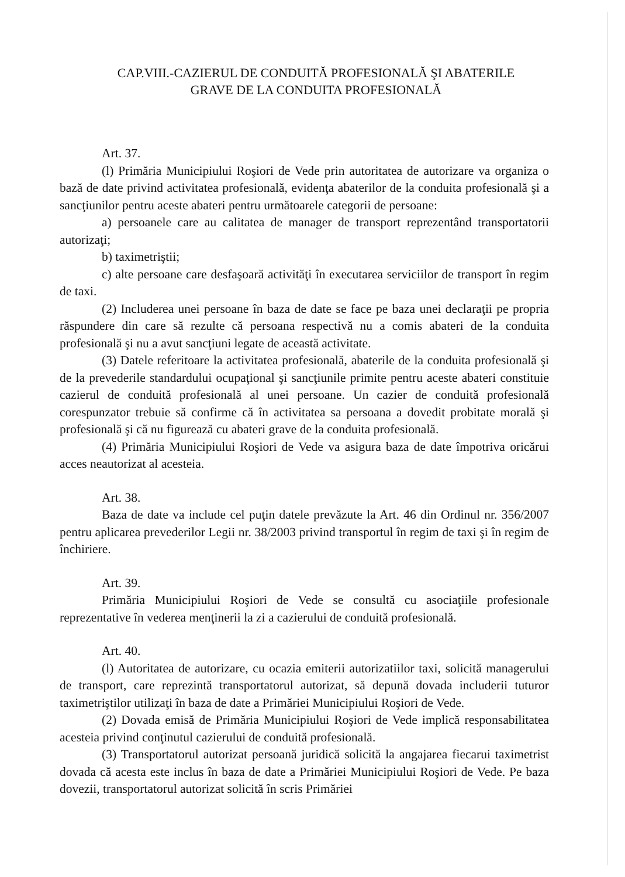CAP.VIII.-CAZIERUL DE CONDUITĂ PROFESIONALĂ ŞI ABATERILE
GRAVE DE LA CONDUITA PROFESIONALĂ
Art. 37.
(l) Primăria Municipiului Roşiori de Vede prin autoritatea de autorizare va organiza o bază de date privind activitatea profesională, evidenţa abaterilor de la conduita profesională şi a sancţiunilor pentru aceste abateri pentru următoarele categorii de persoane:
a) persoanele care au calitatea de manager de transport reprezentând transportatorii autorizaţi;
b) taximetriştii;
c) alte persoane care desfaşoară activităţi în executarea serviciilor de transport în regim de taxi.
(2) Includerea unei persoane în baza de date se face pe baza unei declaraţii pe propria răspundere din care să rezulte că persoana respectivă nu a comis abateri de la conduita profesională şi nu a avut sancţiuni legate de această activitate.
(3) Datele referitoare la activitatea profesională, abaterile de la conduita profesională şi de la prevederile standardului ocupaţional şi sancţiunile primite pentru aceste abateri constituie cazierul de conduită profesională al unei persoane. Un cazier de conduită profesională corespunzator trebuie să confirme că în activitatea sa persoana a dovedit probitate morală şi profesională şi că nu figurează cu abateri grave de la conduita profesională.
(4) Primăria Municipiului Roşiori de Vede va asigura baza de date împotriva oricărui acces neautorizat al acesteia.
Art. 38.
Baza de date va include cel puţin datele prevăzute la Art. 46 din Ordinul nr. 356/2007 pentru aplicarea prevederilor Legii nr. 38/2003 privind transportul în regim de taxi şi în regim de închiriere.
Art. 39.
Primăria Municipiului Roşiori de Vede se consultă cu asociaţiile profesionale reprezentative în vederea menţinerii la zi a cazierului de conduită profesională.
Art. 40.
(l) Autoritatea de autorizare, cu ocazia emiterii autorizatiilor taxi, solicită managerului de transport, care reprezintă transportatorul autorizat, să depună dovada includerii tuturor taximetriştilor utilizaţi în baza de date a Primăriei Municipiului Roşiori de Vede.
(2) Dovada emisă de Primăria Municipiului Roşiori de Vede implică responsabilitatea acesteia privind conţinutul cazierului de conduită profesională.
(3) Transportatorul autorizat persoană juridică solicită la angajarea fiecarui taximetrist dovada că acesta este inclus în baza de date a Primăriei Municipiului Roşiori de Vede. Pe baza dovezii, transportatorul autorizat solicită în scris Primăriei